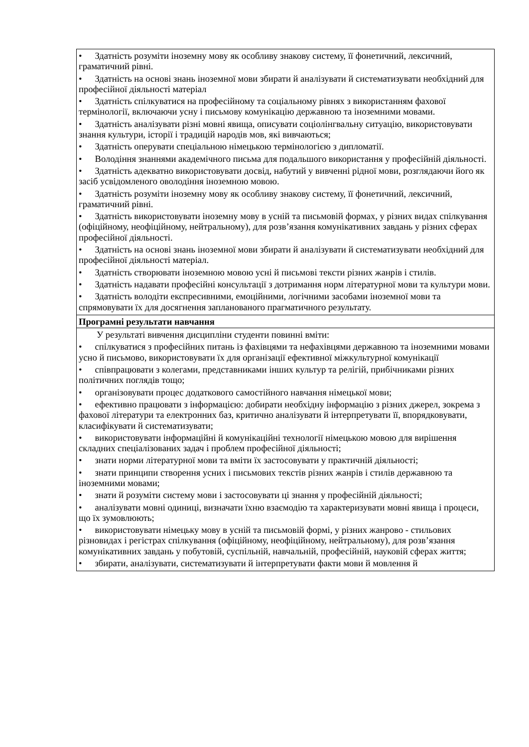| • Здатність розуміти іноземну мову як особливу знакову систему, її фонетичний, лексичний, граматичний рівні. • Здатність на основі знань іноземної мови збирати й аналізувати й систематизувати необхідний для професійної діяльності матеріал • Здатність спілкуватися на професійному та соціальному рівнях з використанням фахової термінології, включаючи усну і письмову комунікацію державною та іноземними мовами. • Здатність аналізувати різні мовні явища, описувати соціолінгвальну ситуацію, використовувати знання культури, історії і традицій народів мов, які вивчаються; • Здатність оперувати спеціальною німецькою термінологією з дипломатії. • Володіння знаннями академічного письма для подальшого використання у професійній діяльності. • Здатність адекватно використовувати досвід, набутий у вивченні рідної мови, розглядаючи його як засіб усвідомленого оволодіння іноземною мовою. • Здатність розуміти іноземну мову як особливу знакову систему, її фонетичний, лексичний, граматичний рівні. • Здатність використовувати іноземну мову в усній та письмовій формах, у різних видах спілкування (офіційному, неофіційному, нейтральному), для розв’язання комунікативних завдань у різних сферах професійної діяльності. • Здатність на основі знань іноземної мови збирати й аналізувати й систематизувати необхідний для професійної діяльності матеріал. • Здатність створювати іноземною мовою усні й письмові тексти різних жанрів і стилів. • Здатність надавати професійні консультації з дотримання норм літературної мови та культури мови. • Здатність володіти експресивними, емоційними, логічними засобами іноземної мови та спрямовувати їх для досягнення запланованого прагматичного результату. |
| Програмні результати навчання |
| У результаті вивчення дисципліни студенти повинні вміти: • спілкуватися з професійних питань із фахівцями та нефахівцями державною та іноземними мовами усно й письмово, використовувати їх для організації ефективної міжкультурної комунікації • співпрацювати з колегами, представниками інших культур та релігій, прибічниками різних політичних поглядів тощо; • організовувати процес додаткового самостійного навчання німецької мови; • ефективно працювати з інформацією: добирати необхідну інформацію з різних джерел, зокрема з фахової літератури та електронних баз, критично аналізувати й інтерпретувати її, впорядковувати, класифікувати й систематизувати; • використовувати інформаційні й комунікаційні технології німецькою мовою для вирішення складних спеціалізованих задач і проблем професійної діяльності; • знати норми літературної мови та вміти їх застосовувати у практичній діяльності; • знати принципи створення усних і письмових текстів різних жанрів і стилів державною та іноземними мовами; • знати й розуміти систему мови і застосовувати ці знання у професійній діяльності; • аналізувати мовні одиниці, визначати їхню взаємодію та характеризувати мовні явища і процеси, що їх зумовлюють; • використовувати німецьку мову в усній та письмовій формі, у різних жанрово - стильових різновидах і регістрах спілкування (офіційному, неофіційному, нейтральному), для розв’язання комунікативних завдань у побутовій, суспільній, навчальній, професійній, науковій сферах життя; • збирати, аналізувати, систематизувати й інтерпретувати факти мови й мовлення й |